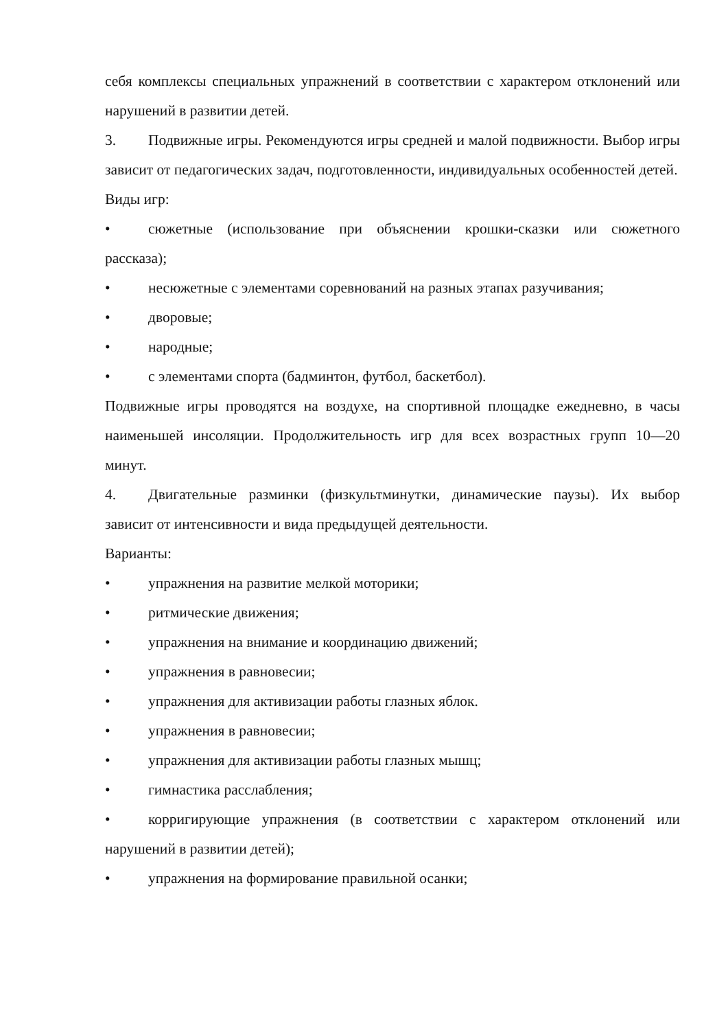себя комплексы специальных упражнений в соответствии с характером отклонений или нарушений в развитии детей.
3. Подвижные игры. Рекомендуются игры средней и малой подвижности. Выбор игры зависит от педагогических задач, подготовленности, индивидуальных особенностей детей.
Виды игр:
• сюжетные (использование при объяснении крошки-сказки или сюжетного рассказа);
• несюжетные с элементами соревнований на разных этапах разучивания;
• дворовые;
• народные;
• с элементами спорта (бадминтон, футбол, баскетбол).
Подвижные игры проводятся на воздухе, на спортивной площадке ежедневно, в часы наименьшей инсоляции. Продолжительность игр для всех возрастных групп 10—20 минут.
4. Двигательные разминки (физкультминутки, динамические паузы). Их выбор зависит от интенсивности и вида предыдущей деятельности.
Варианты:
• упражнения на развитие мелкой моторики;
• ритмические движения;
• упражнения на внимание и координацию движений;
• упражнения в равновесии;
• упражнения для активизации работы глазных яблок.
• упражнения в равновесии;
• упражнения для активизации работы глазных мышц;
• гимнастика расслабления;
• корригирующие упражнения (в соответствии с характером отклонений или нарушений в развитии детей);
• упражнения на формирование правильной осанки;